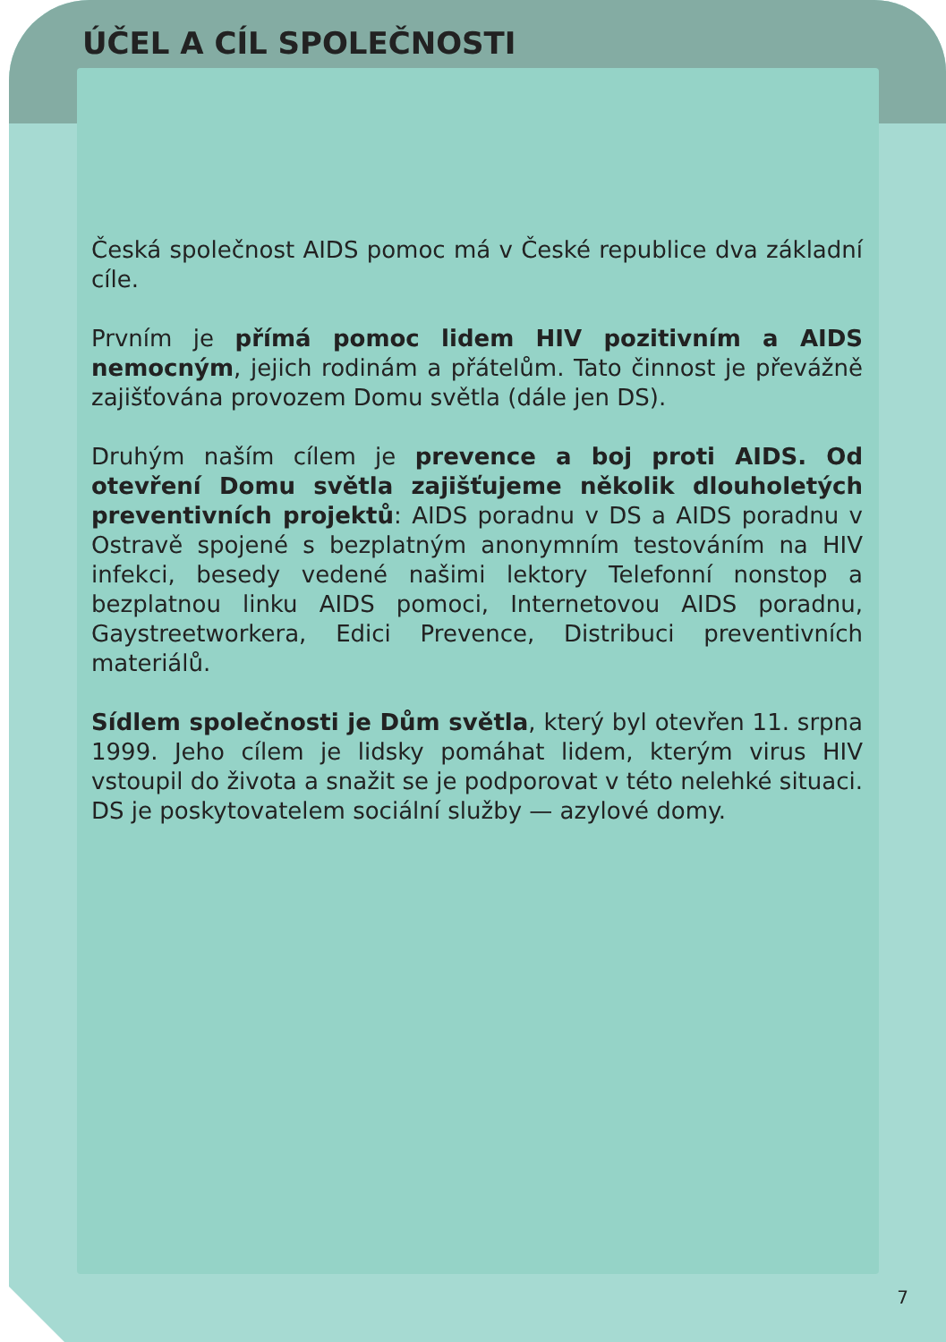ÚČEL A CÍL SPOLEČNOSTI
Česká společnost AIDS pomoc má v České republice dva základní cíle.
Prvním je přímá pomoc lidem HIV pozitivním a AIDS nemocným, jejich rodinám a přátelům. Tato činnost je převážně zajišťována provozem Domu světla (dále jen DS).
Druhým naším cílem je prevence a boj proti AIDS. Od otevření Domu světla zajišťujeme několik dlouholetých preventivních projektů: AIDS poradnu v DS a AIDS poradnu v Ostravě spojené s bezplatným anonymním testováním na HIV infekci, besedy vedené našimi lektory Telefonní nonstop a bezplatnou linku AIDS pomoci, Internetovou AIDS poradnu, Gaystreetworkera, Edici Prevence, Distribuci preventivních materiálů.
Sídlem společnosti je Dům světla, který byl otevřen 11. srpna 1999. Jeho cílem je lidsky pomáhat lidem, kterým virus HIV vstoupil do života a snažit se je podporovat v této nelehké situaci. DS je poskytovatelem sociální služby — azylové domy.
7